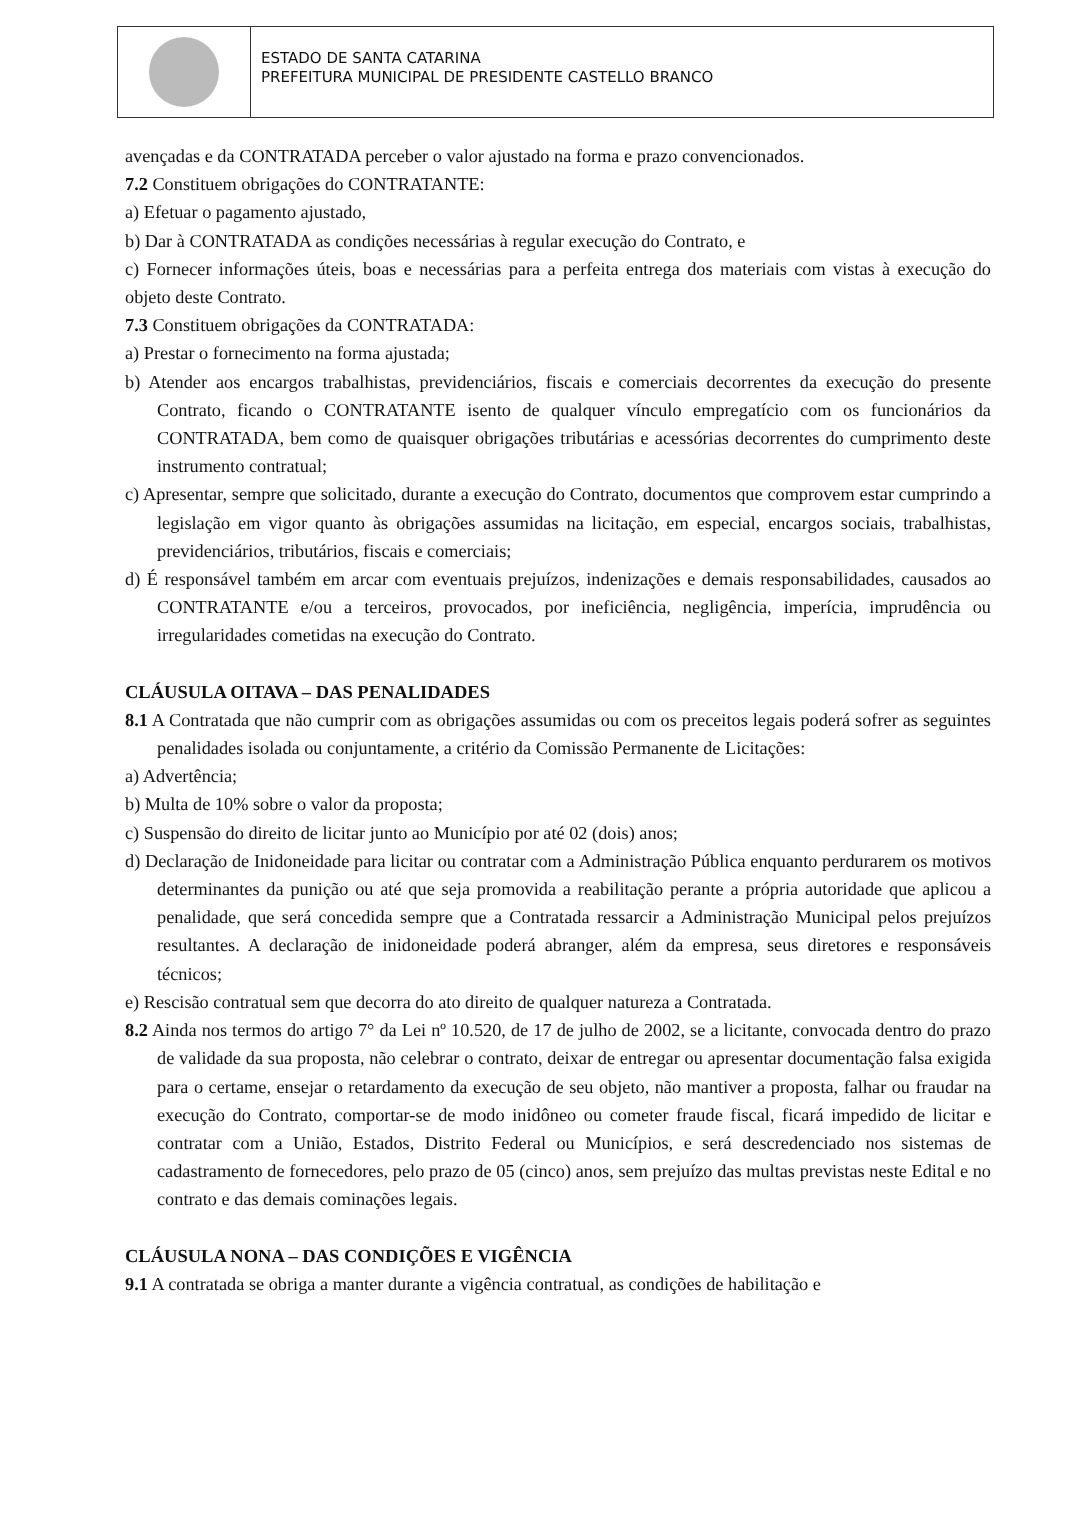ESTADO DE SANTA CATARINA
PREFEITURA MUNICIPAL DE PRESIDENTE CASTELLO BRANCO
avençadas e da CONTRATADA perceber o valor ajustado na forma e prazo convencionados.
7.2 Constituem obrigações do CONTRATANTE:
a) Efetuar o pagamento ajustado,
b) Dar à CONTRATADA as condições necessárias à regular execução do Contrato, e
c) Fornecer informações úteis, boas e necessárias para a perfeita entrega dos materiais com vistas à execução do objeto deste Contrato.
7.3 Constituem obrigações da CONTRATADA:
a) Prestar o fornecimento na forma ajustada;
b) Atender aos encargos trabalhistas, previdenciários, fiscais e comerciais decorrentes da execução do presente Contrato, ficando o CONTRATANTE isento de qualquer vínculo empregatício com os funcionários da CONTRATADA, bem como de quaisquer obrigações tributárias e acessórias decorrentes do cumprimento deste instrumento contratual;
c) Apresentar, sempre que solicitado, durante a execução do Contrato, documentos que comprovem estar cumprindo a legislação em vigor quanto às obrigações assumidas na licitação, em especial, encargos sociais, trabalhistas, previdenciários, tributários, fiscais e comerciais;
d) É responsável também em arcar com eventuais prejuízos, indenizações e demais responsabilidades, causados ao CONTRATANTE e/ou a terceiros, provocados, por ineficiência, negligência, imperícia, imprudência ou irregularidades cometidas na execução do Contrato.
CLÁUSULA OITAVA – DAS PENALIDADES
8.1 A Contratada que não cumprir com as obrigações assumidas ou com os preceitos legais poderá sofrer as seguintes penalidades isolada ou conjuntamente, a critério da Comissão Permanente de Licitações:
a) Advertência;
b) Multa de 10% sobre o valor da proposta;
c) Suspensão do direito de licitar junto ao Município por até 02 (dois) anos;
d) Declaração de Inidoneidade para licitar ou contratar com a Administração Pública enquanto perdurarem os motivos determinantes da punição ou até que seja promovida a reabilitação perante a própria autoridade que aplicou a penalidade, que será concedida sempre que a Contratada ressarcir a Administração Municipal pelos prejuízos resultantes. A declaração de inidoneidade poderá abranger, além da empresa, seus diretores e responsáveis técnicos;
e) Rescisão contratual sem que decorra do ato direito de qualquer natureza a Contratada.
8.2 Ainda nos termos do artigo 7° da Lei nº 10.520, de 17 de julho de 2002, se a licitante, convocada dentro do prazo de validade da sua proposta, não celebrar o contrato, deixar de entregar ou apresentar documentação falsa exigida para o certame, ensejar o retardamento da execução de seu objeto, não mantiver a proposta, falhar ou fraudar na execução do Contrato, comportar-se de modo inidôneo ou cometer fraude fiscal, ficará impedido de licitar e contratar com a União, Estados, Distrito Federal ou Municípios, e será descredenciado nos sistemas de cadastramento de fornecedores, pelo prazo de 05 (cinco) anos, sem prejuízo das multas previstas neste Edital e no contrato e das demais cominações legais.
CLÁUSULA NONA – DAS CONDIÇÕES E VIGÊNCIA
9.1 A contratada se obriga a manter durante a vigência contratual, as condições de habilitação e